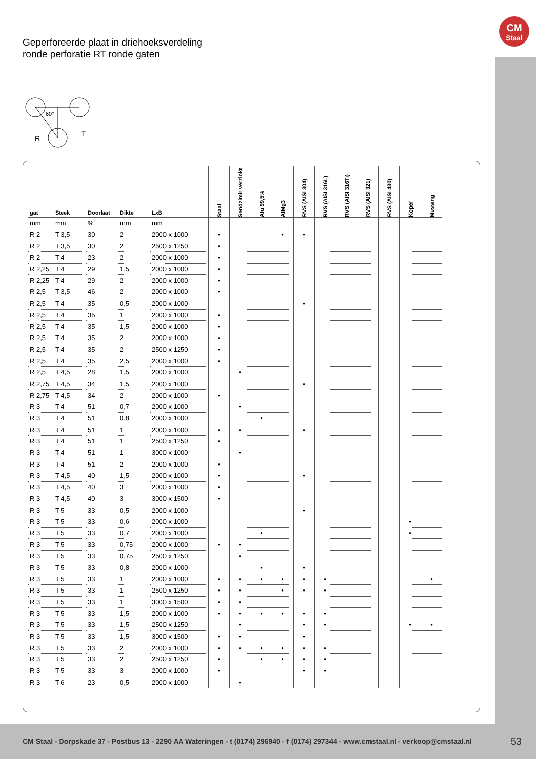Geperforeerde plaat in driehoeksverdeling
ronde perforatie RT ronde gaten
CM
Staal
60°
R
T
| gat | Steek | Doorlaat | Dikte | LxB | Staal | Sendzimir verzinkt | Alu 99,5% | AlMg3 | RVS (AISI 304) | RVS (AISI 316L) | RVS (AISI 316Ti) | RVS (AISI 321) | RVS (AISI 430) | Koper | Messing |
| --- | --- | --- | --- | --- | --- | --- | --- | --- | --- | --- | --- | --- | --- | --- | --- |
| mm | mm | % | mm | mm | | | | | | | | | | | |
| R 2 | T 3,5 | 30 | 2 | 2000 x 1000 | • | | | • | • | | | | | | |
| R 2 | T 3,5 | 30 | 2 | 2500 x 1250 | • | | | | | | | | | | |
| R 2 | T 4 | 23 | 2 | 2000 x 1000 | • | | | | | | | | | | |
| R 2,25 | T 4 | 29 | 1,5 | 2000 x 1000 | • | | | | | | | | | | |
| R 2,25 | T 4 | 29 | 2 | 2000 x 1000 | • | | | | | | | | | | |
| R 2,5 | T 3,5 | 46 | 2 | 2000 x 1000 | • | | | | | | | | | | |
| R 2,5 | T 4 | 35 | 0,5 | 2000 x 1000 | | | | | • | | | | | | |
| R 2,5 | T 4 | 35 | 1 | 2000 x 1000 | • | | | | | | | | | | |
| R 2,5 | T 4 | 35 | 1,5 | 2000 x 1000 | • | | | | | | | | | | |
| R 2,5 | T 4 | 35 | 2 | 2000 x 1000 | • | | | | | | | | | | |
| R 2,5 | T 4 | 35 | 2 | 2500 x 1250 | • | | | | | | | | | | |
| R 2,5 | T 4 | 35 | 2,5 | 2000 x 1000 | • | | | | | | | | | | |
| R 2,5 | T 4,5 | 28 | 1,5 | 2000 x 1000 | | • | | | | | | | | | |
| R 2,75 | T 4,5 | 34 | 1,5 | 2000 x 1000 | | | | | • | | | | | | |
| R 2,75 | T 4,5 | 34 | 2 | 2000 x 1000 | • | | | | | | | | | | |
| R 3 | T 4 | 51 | 0,7 | 2000 x 1000 | | • | | | | | | | | | |
| R 3 | T 4 | 51 | 0,8 | 2000 x 1000 | | | • | | | | | | | | |
| R 3 | T 4 | 51 | 1 | 2000 x 1000 | • | • | | | • | | | | | | |
| R 3 | T 4 | 51 | 1 | 2500 x 1250 | • | | | | | | | | | | |
| R 3 | T 4 | 51 | 1 | 3000 x 1000 | | • | | | | | | | | | |
| R 3 | T 4 | 51 | 2 | 2000 x 1000 | • | | | | | | | | | | |
| R 3 | T 4,5 | 40 | 1,5 | 2000 x 1000 | • | | | | • | | | | | | |
| R 3 | T 4,5 | 40 | 3 | 2000 x 1000 | • | | | | | | | | | | |
| R 3 | T 4,5 | 40 | 3 | 3000 x 1500 | • | | | | | | | | | | |
| R 3 | T 5 | 33 | 0,5 | 2000 x 1000 | | | | | • | | | | | | |
| R 3 | T 5 | 33 | 0,6 | 2000 x 1000 | | | | | | | | | | • | |
| R 3 | T 5 | 33 | 0,7 | 2000 x 1000 | | | • | | | | | | | • | |
| R 3 | T 5 | 33 | 0,75 | 2000 x 1000 | • | • | | | | | | | | | |
| R 3 | T 5 | 33 | 0,75 | 2500 x 1250 | | • | | | | | | | | | |
| R 3 | T 5 | 33 | 0,8 | 2000 x 1000 | | | • | | • | | | | | | |
| R 3 | T 5 | 33 | 1 | 2000 x 1000 | • | • | • | • | • | • | | | | | • |
| R 3 | T 5 | 33 | 1 | 2500 x 1250 | • | • | | • | • | • | | | | | |
| R 3 | T 5 | 33 | 1 | 3000 x 1500 | • | • | | | | | | | | | |
| R 3 | T 5 | 33 | 1,5 | 2000 x 1000 | • | • | • | • | • | • | | | | | |
| R 3 | T 5 | 33 | 1,5 | 2500 x 1250 | | • | | | • | • | | | | • | • |
| R 3 | T 5 | 33 | 1,5 | 3000 x 1500 | • | • | | | • | | | | | | |
| R 3 | T 5 | 33 | 2 | 2000 x 1000 | • | • | • | • | • | • | | | | | |
| R 3 | T 5 | 33 | 2 | 2500 x 1250 | • | | • | • | • | • | | | | | |
| R 3 | T 5 | 33 | 3 | 2000 x 1000 | • | | | | • | • | | | | | |
| R 3 | T 6 | 23 | 0,5 | 2000 x 1000 | | • | | | | | | | | | |
CM Staal - Dorpskade 37 - Postbus 13 - 2290 AA Wateringen - t (0174) 296940 - f (0174) 297344 - www.cmstaal.nl - verkoop@cmstaal.nl 53